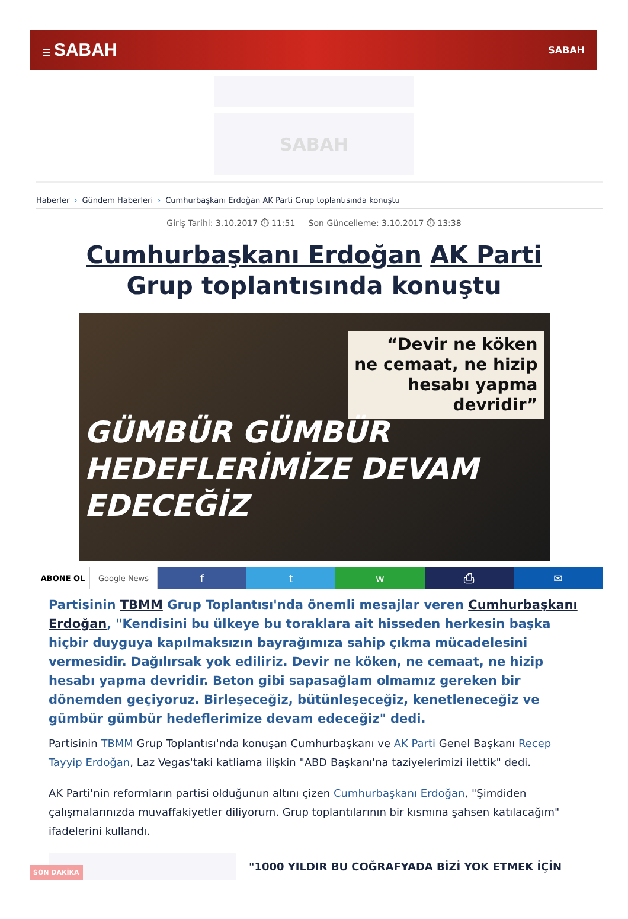☰ SABAH SABAH
SABAH
Haberler › Gündem Haberleri › Cumhurbaşkanı Erdoğan AK Parti Grup toplantısında konuştu
Giriş Tarihi: 3.10.2017 ⏱ 11:51 Son Güncelleme: 3.10.2017 ⏱ 13:38
Cumhurbaşkanı Erdoğan AK Parti Grup toplantısında konuştu
“Devir ne köken
ne cemaat, ne hizip
hesabı yapma
devridir”
GÜMBÜR GÜMBÜR
HEDEFLERİMİZE DEVAM
EDECEĞİZ
ABONE OL Google News
f t w ⎙ ✉
Partisinin TBMM Grup Toplantısı'nda önemli mesajlar veren Cumhurbaşkanı Erdoğan, "Kendisini bu ülkeye bu toraklara ait hisseden herkesin başka hiçbir duyguya kapılmaksızın bayrağımıza sahip çıkma mücadelesini vermesidir. Dağılırsak yok ediliriz. Devir ne köken, ne cemaat, ne hizip hesabı yapma devridir. Beton gibi sapasağlam olmamız gereken bir dönemden geçiyoruz. Birleşeceğiz, bütünleşeceğiz, kenetleneceğiz ve gümbür gümbür hedeflerimize devam edeceğiz" dedi.
Partisinin TBMM Grup Toplantısı'nda konuşan Cumhurbaşkanı ve AK Parti Genel Başkanı Recep Tayyip Erdoğan, Laz Vegas'taki katliama ilişkin "ABD Başkanı'na taziyelerimizi ilettik" dedi.
AK Parti'nin reformların partisi olduğunun altını çizen Cumhurbaşkanı Erdoğan, "Şimdiden çalışmalarınızda muvaffakiyetler diliyorum. Grup toplantılarının bir kısmına şahsen katılacağım" ifadelerini kullandı.
SON DAKİKA
"1000 YILDIR BU COĞRAFYADA BİZİ YOK ETMEK İÇİN